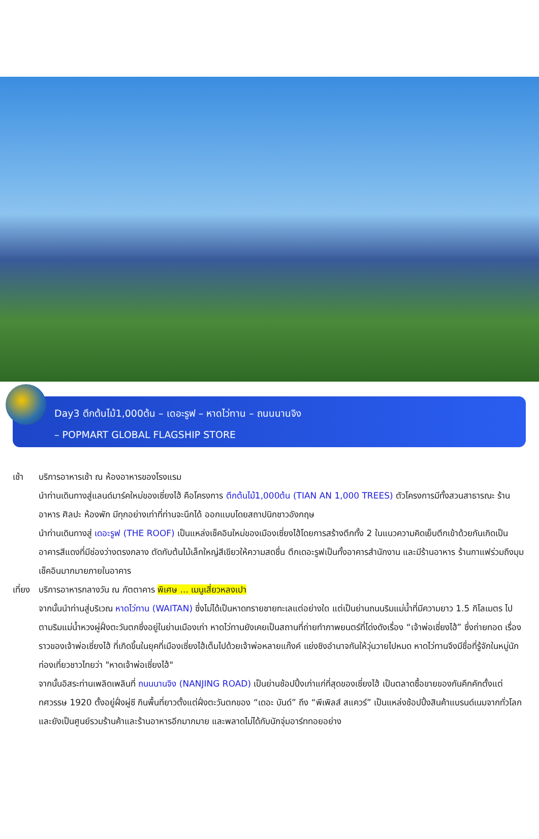Day3 ตึกต้นไม้1,000ต้น – เดอะรูฟ – หาดไว่ทาน – ถนนนานจิง
– POPMART GLOBAL FLAGSHIP STORE
เช้า บริการอาหารเช้า ณ ห้องอาหารของโรงแรม
นำท่านเดินทางสู่แลนด์มาร์คใหม่ของเซี่ยงไฮ้ คือโครงการ ตึกต้นไม้1,000ต้น (TIAN AN 1,000 TREES) ตัวโครงการมีทั้งสวนสาธารณะ ร้านอาหาร ศิลปะ ห้องพัก มีทุกอย่างเท่าที่ท่านจะนึกได้ ออกแบบโดยสถาปนิกชาวอังกฤษ
นำท่านเดินทางสู่ เดอะรูฟ (THE ROOF) เป็นแหล่งเช็คอินใหม่ของเมืองเซี่ยงไฮ้โดยการสร้างตึกทั้ง 2 ในแนวความคิดเย็บตึกเข้าด้วยกันเกิดเป็นอาคารสีแดงที่มีช่องว่างตรงกลาง ตัดกับต้นไม้เล็กใหญ่สีเขียวให้ความสดชื่น ตึกเดอะรูฟเป็นทั้งอาคารสำนักงาน และมีร้านอาหาร ร้านกาแฟร่วมถึงมุมเช็คอินมากมายภายในอาคาร
เที่ยง
บริการอาหารกลางวัน ณ ภัตตาคาร พิเศษ ... เมนูเสี่ยวหลงเปา
จากนั้นนำท่านสู่บริเวณ หาดไว่ทาน (WAITAN) ซึ่งไม่ได้เป็นหาดทรายชายทะเลแต่อย่างใด แต่เป็นย่านถนนริมแม่น้ำที่มีความยาว 1.5 กิโลเมตร ไปตามริมแม่น้ำหวงผู่ฝั่งตะวันตกซึ่งอยู่ในย่านเมืองเก่า หาดไว่ทานยังเคยเป็นสถานที่ถ่ายทำภาพยนตร์ที่โด่งดังเรื่อง “เจ้าพ่อเซี่ยงไฮ้” ซึ่งถ่ายทอด เรื่องราวของเจ้าพ่อเซี่ยงไฮ้ ที่เกิดขึ้นในยุคที่เมืองเซี่ยงไฮ้เต็มไปด้วยเจ้าพ่อหลายแก๊งค์ แย่งชิงอำนาจกันให้วุ่นวายไปหมด หาดไว่ทานจึงมีชื่อที่รู้จักในหมู่นักท่องเที่ยวชาวไทยว่า "หาดเจ้าพ่อเซี่ยงไฮ้"
จากนั้นอิสระท่านเพลิดเพลินที่ ถนนนานจิง (NANJING ROAD) เป็นย่านช้อปปิ้งเก่าแก่ที่สุดของเซี่ยงไฮ้ เป็นตลาดซื้อขายของกันคึกคักตั้งแต่ทศวรรษ 1920 ตั้งอยู่ฝั่งผู่ซี กินพื้นที่ยาวตั้งแต่ฝั่งตะวันตกของ “เดอะ บันด์” ถึง “พีเพิลส์ สแควร์” เป็นแหล่งช้อปปิ้งสินค้าแบรนด์เนมจากทั่วโลก และยังเป็นศูนย์รวมร้านค้าและร้านอาหารอีกมากมาย และพลาดไม่ได้กับนักจุ่มอาร์ททอยอย่าง